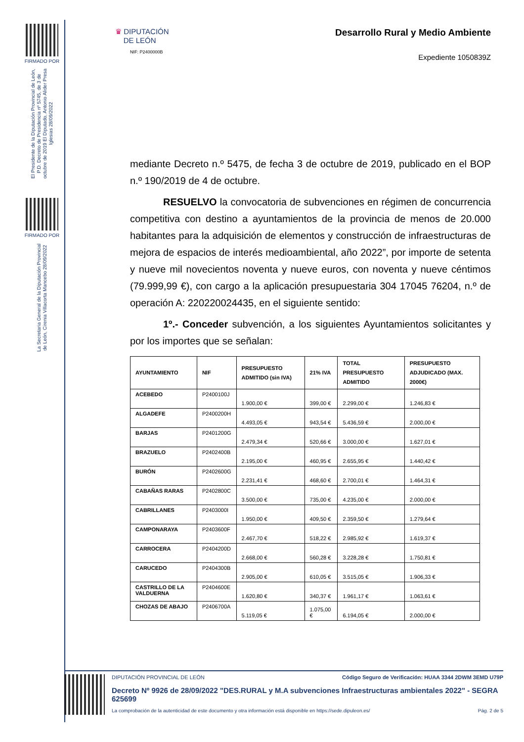FIRMADO POR
El Presidente de la Diputación Provincial de León, P.D. Decreto de Presidencia nº 5745, de 3 de octubre de 2019 El Diputado, Antonio Alider Presa Iglesias 28/09/2022
FIRMADO POR
La Secretaria General de la Diputación Provincial de León, Cirenia Villacorta Mancebo 28/09/2022
♛ DIPUTACIÓN
DE LEÓN
NIF: P2400000B
Desarrollo Rural y Medio Ambiente
Expediente 1050839Z
mediante Decreto n.º 5475, de fecha 3 de octubre de 2019, publicado en el BOP n.º 190/2019 de 4 de octubre.
RESUELVO la convocatoria de subvenciones en régimen de concurrencia competitiva con destino a ayuntamientos de la provincia de menos de 20.000 habitantes para la adquisición de elementos y construcción de infraestructuras de mejora de espacios de interés medioambiental, año 2022”, por importe de setenta y nueve mil novecientos noventa y nueve euros, con noventa y nueve céntimos (79.999,99 €), con cargo a la aplicación presupuestaria 304 17045 76204, n.º de operación A: 220220024435, en el siguiente sentido:
1º.- Conceder subvención, a los siguientes Ayuntamientos solicitantes y por los importes que se señalan:
| AYUNTAMIENTO | NIF | PRESUPUESTO ADMITIDO (sin IVA) | 21% IVA | TOTAL PRESUPUESTO ADMITIDO | PRESUPUESTO ADJUDICADO (MAX. 2000€) |
| --- | --- | --- | --- | --- | --- |
| ACEBEDO | P2400100J | 1.900,00 € | 399,00 € | 2.299,00 € | 1.246,83 € |
| ALGADEFE | P2400200H | 4.493,05 € | 943,54 € | 5.436,59 € | 2.000,00 € |
| BARJAS | P2401200G | 2.479,34 € | 520,66 € | 3.000,00 € | 1.627,01 € |
| BRAZUELO | P2402400B | 2.195,00 € | 460,95 € | 2.655,95 € | 1.440,42 € |
| BURÓN | P2402600G | 2.231,41 € | 468,60 € | 2.700,01 € | 1.464,31 € |
| CABAÑAS RARAS | P2402800C | 3.500,00 € | 735,00 € | 4.235,00 € | 2.000,00 € |
| CABRILLANES | P2403000I | 1.950,00 € | 409,50 € | 2.359,50 € | 1.279,64 € |
| CAMPONARAYA | P2403600F | 2.467,70 € | 518,22 € | 2.985,92 € | 1.619,37 € |
| CARROCERA | P2404200D | 2.668,00 € | 560,28 € | 3.228,28 € | 1.750,81 € |
| CARUCEDO | P2404300B | 2.905,00 € | 610,05 € | 3.515,05 € | 1.906,33 € |
| CASTRILLO DE LA VALDUERNA | P2404600E | 1.620,80 € | 340,37 € | 1.961,17 € | 1.063,61 € |
| CHOZAS DE ABAJO | P2406700A | 5.119,05 € | 1.075,00 € | 6.194,05 € | 2.000,00 € |
DIPUTACIÓN PROVINCIAL DE LEÓN Código Seguro de Verificación: HUAA 3344 2DWM 3EMD U79P
Decreto Nº 9926 de 28/09/2022 "DES.RURAL y M.A subvenciones Infraestructuras ambientales 2022" - SEGRA 625699
La comprobación de la autenticidad de este documento y otra información está disponible en https://sede.dipuleon.es/ Pág. 2 de 5